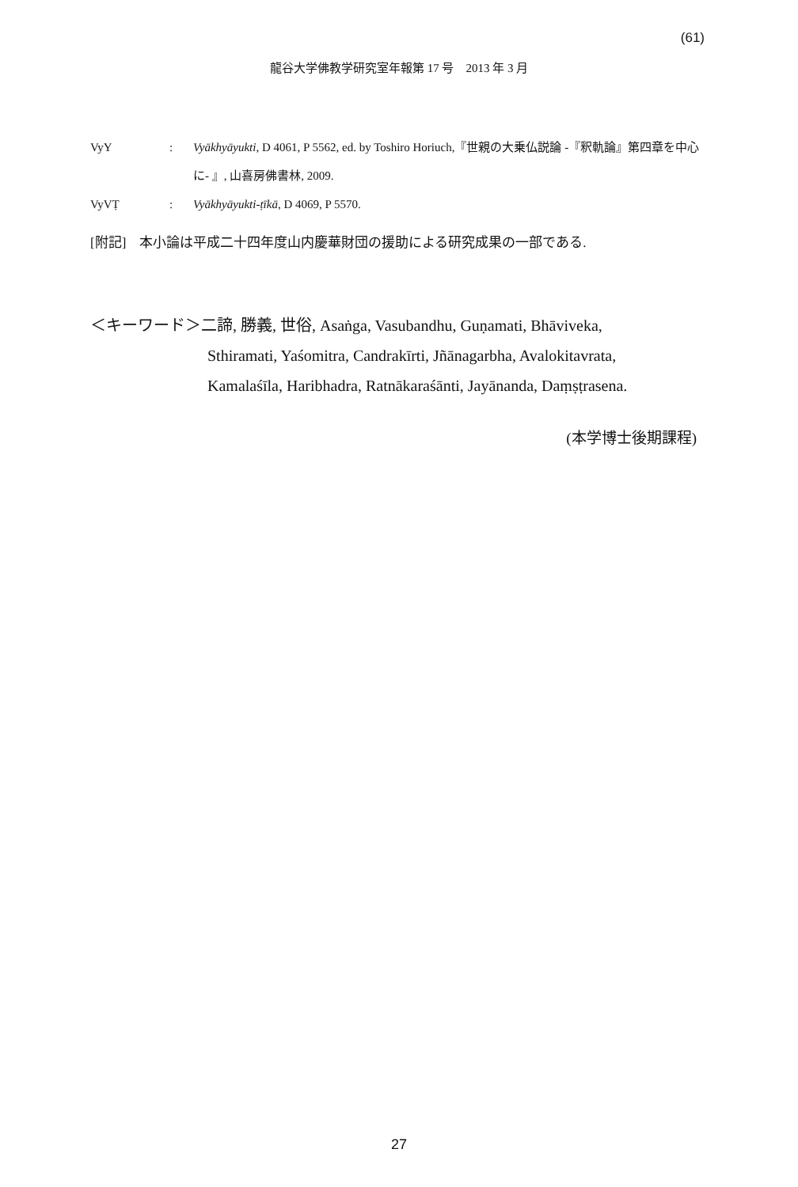(61)
龍谷大学佛教学研究室年報第 17 号　2013 年 3 月
VyY: Vyākhyāyukti, D 4061, P 5562, ed. by Toshiro Horiuch,『世親の大乗仏説論 -『釈軌論』第四章を中心に- 』, 山喜房佛書林, 2009.
VyVṬ: Vyākhyāyukti-ṭīkā, D 4069, P 5570.
[附記]　本小論は平成二十四年度山内慶華財団の援助による研究成果の一部である.
＜キーワード＞二諦, 勝義, 世俗, Asaṅga, Vasubandhu, Guṇamati, Bhāviveka,
Sthiramati, Yaśomitra, Candrakīrti, Jñānagarbha, Avalokitavrata,
Kamalaśīla, Haribhadra, Ratnākaraśānti, Jayānanda, Daṃṣṭrasena.
(本学博士後期課程)
27